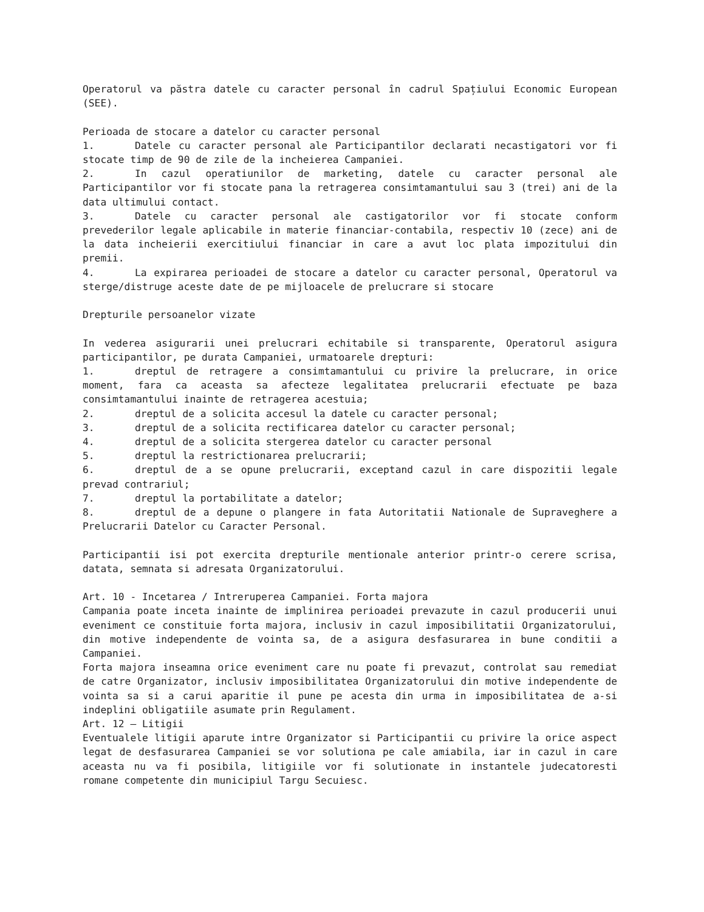Operatorul va păstra datele cu caracter personal în cadrul Spațiului Economic European (SEE).
Perioada de stocare a datelor cu caracter personal
1. Datele cu caracter personal ale Participantilor declarati necastigatori vor fi stocate timp de 90 de zile de la incheierea Campaniei.
2. In cazul operatiunilor de marketing, datele cu caracter personal ale Participantilor vor fi stocate pana la retragerea consimtamantului sau 3 (trei) ani de la data ultimului contact.
3. Datele cu caracter personal ale castigatorilor vor fi stocate conform prevederilor legale aplicabile in materie financiar-contabila, respectiv 10 (zece) ani de la data incheierii exercitiului financiar in care a avut loc plata impozitului din premii.
4. La expirarea perioadei de stocare a datelor cu caracter personal, Operatorul va sterge/distruge aceste date de pe mijloacele de prelucrare si stocare
Drepturile persoanelor vizate
In vederea asigurarii unei prelucrari echitabile si transparente, Operatorul asigura participantilor, pe durata Campaniei, urmatoarele drepturi:
1. dreptul de retragere a consimtamantului cu privire la prelucrare, in orice moment, fara ca aceasta sa afecteze legalitatea prelucrarii efectuate pe baza consimtamantului inainte de retragerea acestuia;
2. dreptul de a solicita accesul la datele cu caracter personal;
3. dreptul de a solicita rectificarea datelor cu caracter personal;
4. dreptul de a solicita stergerea datelor cu caracter personal
5. dreptul la restrictionarea prelucrarii;
6. dreptul de a se opune prelucrarii, exceptand cazul in care dispozitii legale prevad contrariul;
7. dreptul la portabilitate a datelor;
8. dreptul de a depune o plangere in fata Autoritatii Nationale de Supraveghere a Prelucrarii Datelor cu Caracter Personal.
Participantii isi pot exercita drepturile mentionale anterior printr-o cerere scrisa, datata, semnata si adresata Organizatorului.
Art. 10 - Incetarea / Intreruperea Campaniei. Forta majora
Campania poate inceta inainte de implinirea perioadei prevazute in cazul producerii unui eveniment ce constituie forta majora, inclusiv in cazul imposibilitatii Organizatorului, din motive independente de vointa sa, de a asigura desfasurarea in bune conditii a Campaniei.
Forta majora inseamna orice eveniment care nu poate fi prevazut, controlat sau remediat de catre Organizator, inclusiv imposibilitatea Organizatorului din motive independente de vointa sa si a carui aparitie il pune pe acesta din urma in imposibilitatea de a-si indeplini obligatiile asumate prin Regulament.
Art. 12 – Litigii
Eventualele litigii aparute intre Organizator si Participantii cu privire la orice aspect legat de desfasurarea Campaniei se vor solutiona pe cale amiabila, iar in cazul in care aceasta nu va fi posibila, litigiile vor fi solutionate in instantele judecatoresti romane competente din municipiul Targu Secuiesc.